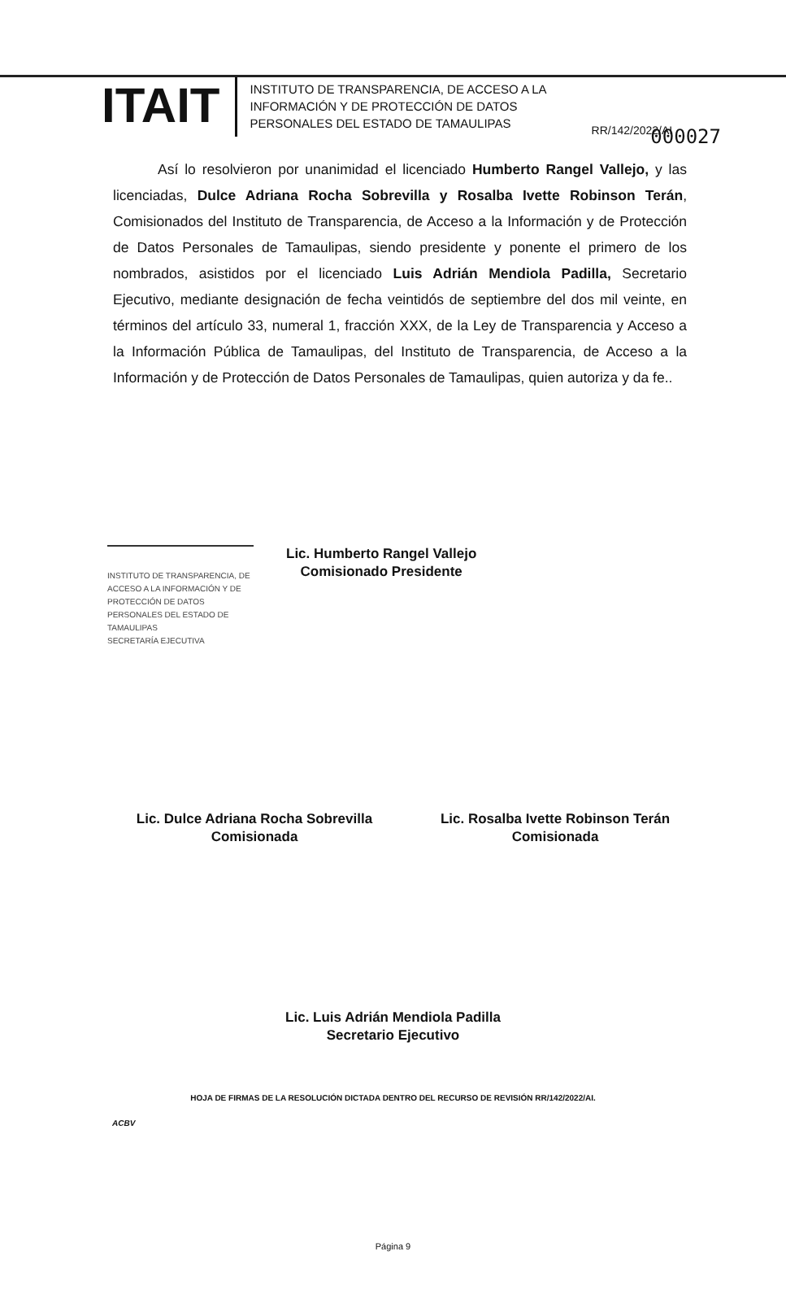000027
ITAIT
INSTITUTO DE TRANSPARENCIA, DE ACCESO A LA INFORMACIÓN Y DE PROTECCIÓN DE DATOS PERSONALES DEL ESTADO DE TAMAULIPAS
RR/142/2022/AI
Así lo resolvieron por unanimidad el licenciado Humberto Rangel Vallejo, y las licenciadas, Dulce Adriana Rocha Sobrevilla y Rosalba Ivette Robinson Terán, Comisionados del Instituto de Transparencia, de Acceso a la Información y de Protección de Datos Personales de Tamaulipas, siendo presidente y ponente el primero de los nombrados, asistidos por el licenciado Luis Adrián Mendiola Padilla, Secretario Ejecutivo, mediante designación de fecha veintidós de septiembre del dos mil veinte, en términos del artículo 33, numeral 1, fracción XXX, de la Ley de Transparencia y Acceso a la Información Pública de Tamaulipas, del Instituto de Transparencia, de Acceso a la Información y de Protección de Datos Personales de Tamaulipas, quien autoriza y da fe..
INSTITUTO DE TRANSPARENCIA, DE ACCESO A LA INFORMACIÓN Y DE PROTECCIÓN DE DATOS PERSONALES DEL ESTADO DE TAMAULIPAS
SECRETARÍA EJECUTIVA
Lic. Humberto Rangel Vallejo
Comisionado Presidente
Lic. Dulce Adriana Rocha Sobrevilla
Comisionada
Lic. Rosalba Ivette Robinson Terán
Comisionada
Lic. Luis Adrián Mendiola Padilla
Secretario Ejecutivo
HOJA DE FIRMAS DE LA RESOLUCIÓN DICTADA DENTRO DEL RECURSO DE REVISIÓN RR/142/2022/AI.
ACBV
Página 9